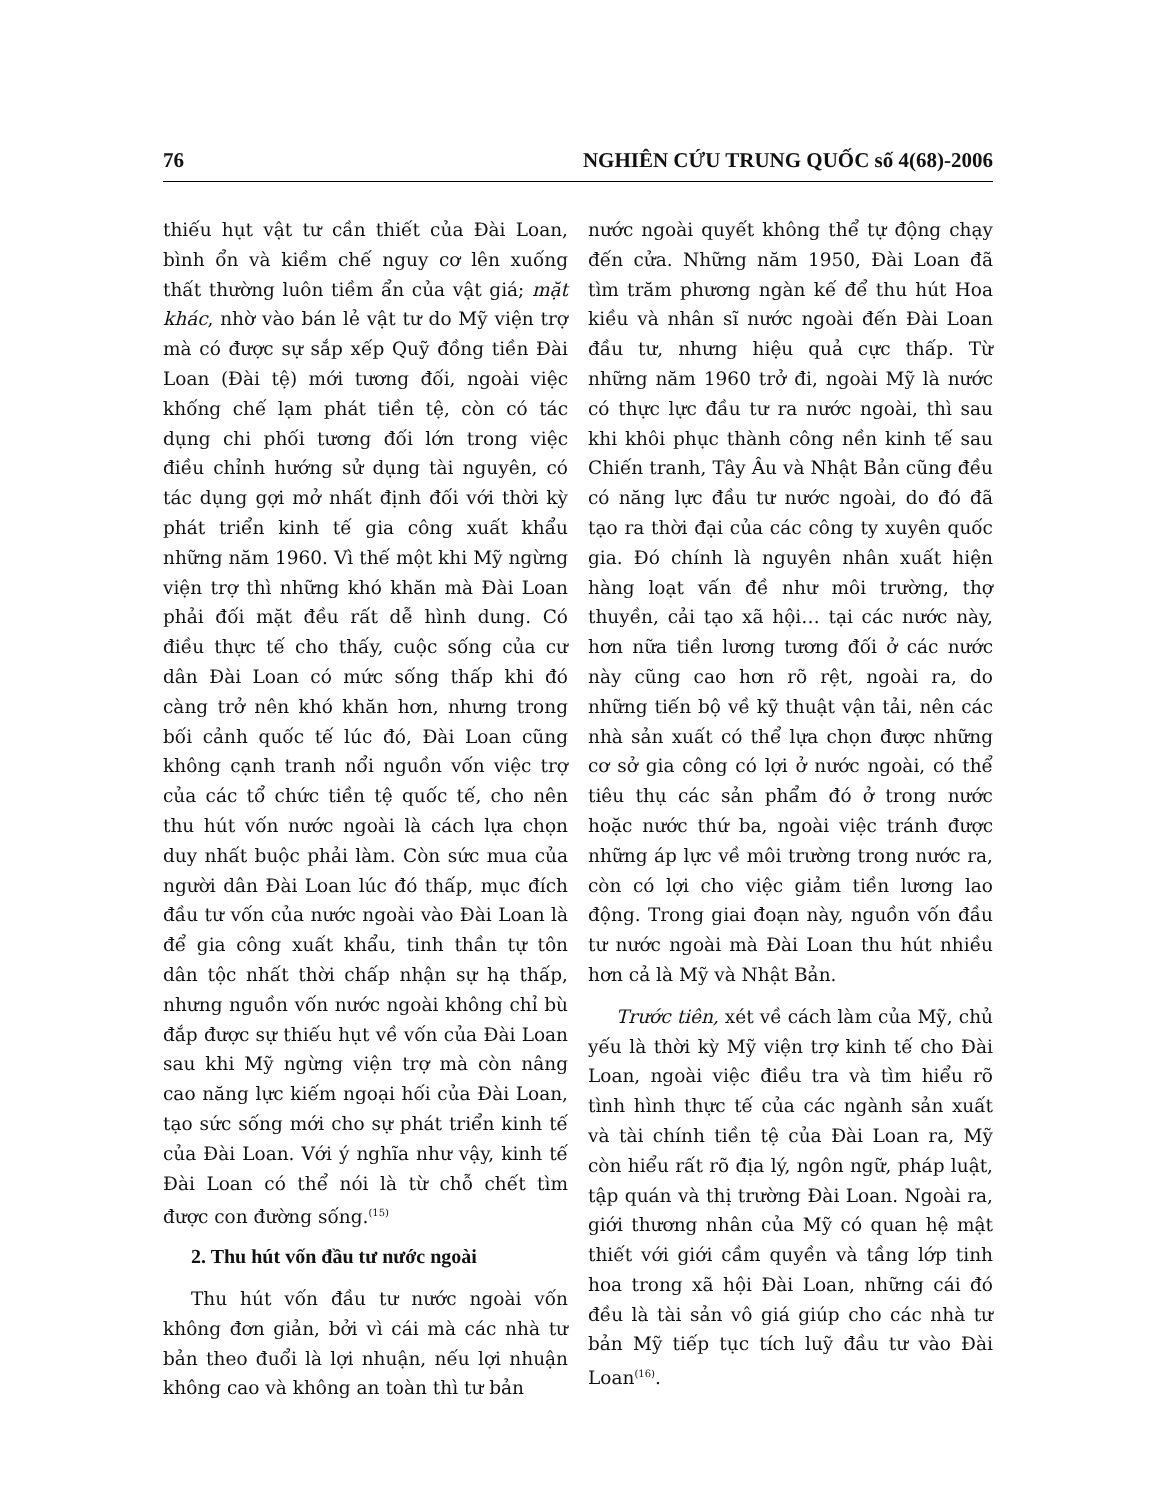76 NGHIÊN CỨU TRUNG QUỐC số 4(68)-2006
thiếu hụt vật tư cần thiết của Đài Loan, bình ổn và kiềm chế nguy cơ lên xuống thất thường luôn tiềm ẩn của vật giá; mặt khác, nhờ vào bán lẻ vật tư do Mỹ viện trợ mà có được sự sắp xếp Quỹ đồng tiền Đài Loan (Đài tệ) mới tương đối, ngoài việc khống chế lạm phát tiền tệ, còn có tác dụng chi phối tương đối lớn trong việc điều chỉnh hướng sử dụng tài nguyên, có tác dụng gợi mở nhất định đối với thời kỳ phát triển kinh tế gia công xuất khẩu những năm 1960. Vì thế một khi Mỹ ngừng viện trợ thì những khó khăn mà Đài Loan phải đối mặt đều rất dễ hình dung. Có điều thực tế cho thấy, cuộc sống của cư dân Đài Loan có mức sống thấp khi đó càng trở nên khó khăn hơn, nhưng trong bối cảnh quốc tế lúc đó, Đài Loan cũng không cạnh tranh nổi nguồn vốn việc trợ của các tổ chức tiền tệ quốc tế, cho nên thu hút vốn nước ngoài là cách lựa chọn duy nhất buộc phải làm. Còn sức mua của người dân Đài Loan lúc đó thấp, mục đích đầu tư vốn của nước ngoài vào Đài Loan là để gia công xuất khẩu, tinh thần tự tôn dân tộc nhất thời chấp nhận sự hạ thấp, nhưng nguồn vốn nước ngoài không chỉ bù đắp được sự thiếu hụt về vốn của Đài Loan sau khi Mỹ ngừng viện trợ mà còn nâng cao năng lực kiếm ngoại hối của Đài Loan, tạo sức sống mới cho sự phát triển kinh tế của Đài Loan. Với ý nghĩa như vậy, kinh tế Đài Loan có thể nói là từ chỗ chết tìm được con đường sống.<sup>(15)</sup>
2. Thu hút vốn đầu tư nước ngoài
Thu hút vốn đầu tư nước ngoài vốn không đơn giản, bởi vì cái mà các nhà tư bản theo đuổi là lợi nhuận, nếu lợi nhuận không cao và không an toàn thì tư bản
nước ngoài quyết không thể tự động chạy đến cửa. Những năm 1950, Đài Loan đã tìm trăm phương ngàn kế để thu hút Hoa kiều và nhân sĩ nước ngoài đến Đài Loan đầu tư, nhưng hiệu quả cực thấp. Từ những năm 1960 trở đi, ngoài Mỹ là nước có thực lực đầu tư ra nước ngoài, thì sau khi khôi phục thành công nền kinh tế sau Chiến tranh, Tây Âu và Nhật Bản cũng đều có năng lực đầu tư nước ngoài, do đó đã tạo ra thời đại của các công ty xuyên quốc gia. Đó chính là nguyên nhân xuất hiện hàng loạt vấn đề như môi trường, thợ thuyền, cải tạo xã hội… tại các nước này, hơn nữa tiền lương tương đối ở các nước này cũng cao hơn rõ rệt, ngoài ra, do những tiến bộ về kỹ thuật vận tải, nên các nhà sản xuất có thể lựa chọn được những cơ sở gia công có lợi ở nước ngoài, có thể tiêu thụ các sản phẩm đó ở trong nước hoặc nước thứ ba, ngoài việc tránh được những áp lực về môi trường trong nước ra, còn có lợi cho việc giảm tiền lương lao động. Trong giai đoạn này, nguồn vốn đầu tư nước ngoài mà Đài Loan thu hút nhiều hơn cả là Mỹ và Nhật Bản.
Trước tiên, xét về cách làm của Mỹ, chủ yếu là thời kỳ Mỹ viện trợ kinh tế cho Đài Loan, ngoài việc điều tra và tìm hiểu rõ tình hình thực tế của các ngành sản xuất và tài chính tiền tệ của Đài Loan ra, Mỹ còn hiểu rất rõ địa lý, ngôn ngữ, pháp luật, tập quán và thị trường Đài Loan. Ngoài ra, giới thương nhân của Mỹ có quan hệ mật thiết với giới cầm quyền và tầng lớp tinh hoa trong xã hội Đài Loan, những cái đó đều là tài sản vô giá giúp cho các nhà tư bản Mỹ tiếp tục tích luỹ đầu tư vào Đài Loan<sup>(16)</sup>.